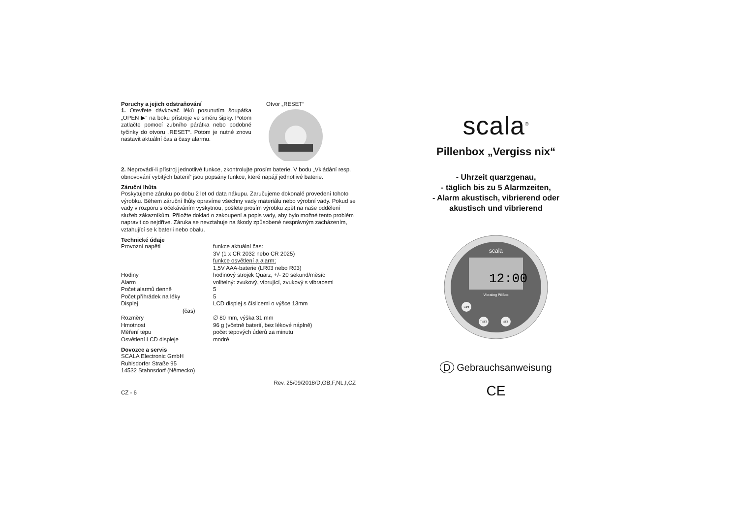Poruchy a jejich odstraňování
1. Otevřete dávkovač léků posunutím šoupátka „OPEN ▶“ na boku přístroje ve směru šipky. Potom zatlačte pomocí zubního párátka nebo podobné tyčinky do otvoru „RESET“. Potom je nutné znovu nastavit aktuální čas a časy alarmu.
Otvor „RESET“
2. Neprovádí-li přístroj jednotlivé funkce, zkontrolujte prosím baterie. V bodu „Vkládání resp. obnovování vybitých baterií“ jsou popsány funkce, které napájí jednotlivé baterie.
Záruční lhůta
Poskytujeme záruku po dobu 2 let od data nákupu. Zaručujeme dokonalé provedení tohoto výrobku. Během záruční lhůty opravíme všechny vady materiálu nebo výrobní vady. Pokud se vady v rozporu s očekáváním vyskytnou, pošlete prosím výrobku zpět na naše oddělení služeb zákazníkům. Přiložte doklad o zakoupení a popis vady, aby bylo možné tento problém napravit co nejdříve. Záruka se nevztahuje na škody způsobené nesprávným zacházením, vztahující se k baterii nebo obalu.
Technické údaje
| Provozní napětí | funkce aktuální čas: 3V (1 x CR 2032 nebo CR 2025) funkce osvětlení a alarm: 1,5V AAA-baterie (LR03 nebo R03) |
| Hodiny | hodinový strojek Quarz, +/- 20 sekund/měsíc |
| Alarm | volitelný: zvukový, vibrující, zvukový s vibracemi |
| Počet alarmů denně | 5 |
| Počet přihrádek na léky | 5 |
| Displej (čas) | LCD displej s číslicemi o výšce 13mm |
| Rozměry | ∅ 80 mm, výška 31 mm |
| Hmotnost | 96 g (včetně baterií, bez lékové náplně) |
| Měření tepu | počet tepových úderů za minutu |
| Osvětlení LCD displeje | modré |
Dovozce a servis
SCALA Electronic GmbH
Ruhlsdorfer Straße 95
14532 Stahnsdorf (Německo)
Rev. 25/09/2018/D,GB,F,NL,I,CZ
CZ - 6
scala<sup>®</sup>
Pillenbox „Vergiss nix“
- Uhrzeit quarzgenau,
- täglich bis zu 5 Alarmzeiten,
- Alarm akustisch, vibrierend oder
akustisch und vibrierend
scala
12:00
Vibrating PillBox
Light
T-SET
SET
D Gebrauchsanweisung
CE